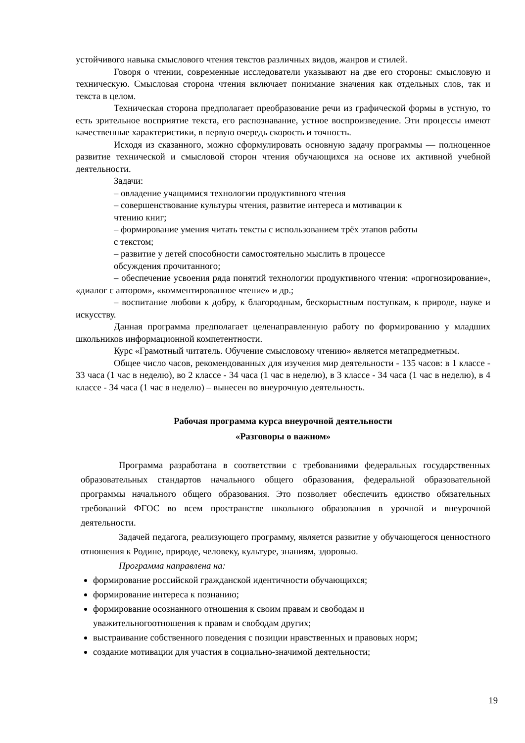устойчивого навыка смыслового чтения текстов различных видов, жанров и стилей.
Говоря о чтении, современные исследователи указывают на две его стороны: смысловую и техническую. Смысловая сторона чтения включает понимание значения как отдельных слов, так и текста в целом.
Техническая сторона предполагает преобразование речи из графической формы в устную, то есть зрительное восприятие текста, его распознавание, устное воспроизведение. Эти процессы имеют качественные характеристики, в первую очередь скорость и точность.
Исходя из сказанного, можно сформулировать основную задачу программы — полноценное развитие технической и смысловой сторон чтения обучающихся на основе их активной учебной деятельности.
Задачи:
– овладение учащимися технологии продуктивного чтения
– совершенствование культуры чтения, развитие интереса и мотивации к
чтению книг;
– формирование умения читать тексты с использованием трёх этапов работы
с текстом;
– развитие у детей способности самостоятельно мыслить в процессе
обсуждения прочитанного;
– обеспечение усвоения ряда понятий технологии продуктивного чтения: «прогнозирование», «диалог с автором», «комментированное чтение» и др.;
– воспитание любови к добру, к благородным, бескорыстным поступкам, к природе, науке и искусству.
Данная программа предполагает целенаправленную работу по формированию у младших школьников информационной компетентности.
Курс «Грамотный читатель. Обучение смысловому чтению» является метапредметным.
Общее число часов, рекомендованных для изучения мир деятельности - 135 часов: в 1 классе - 33 часа (1 час в неделю), во 2 классе - 34 часа (1 час в неделю), в 3 классе - 34 часа (1 час в неделю), в 4 классе - 34 часа (1 час в неделю) – вынесен во внеурочную деятельность.
Рабочая программа курса внеурочной деятельности
«Разговоры о важном»
Программа разработана в соответствии с требованиями федеральных государственных образовательных стандартов начального общего образования, федеральной образовательной программы начального общего образования. Это позволяет обеспечить единство обязательных требований ФГОС во всем пространстве школьного образования в урочной и внеурочной деятельности.
Задачей педагога, реализующего программу, является развитие у обучающегося ценностного отношения к Родине, природе, человеку, культуре, знаниям, здоровью.
Программа направлена на:
формирование российской гражданской идентичности обучающихся;
формирование интереса к познанию;
формирование осознанного отношения к своим правам и свободам и
уважительногоотношения к правам и свободам других;
выстраивание собственного поведения с позиции нравственных и правовых норм;
создание мотивации для участия в социально-значимой деятельности;
19